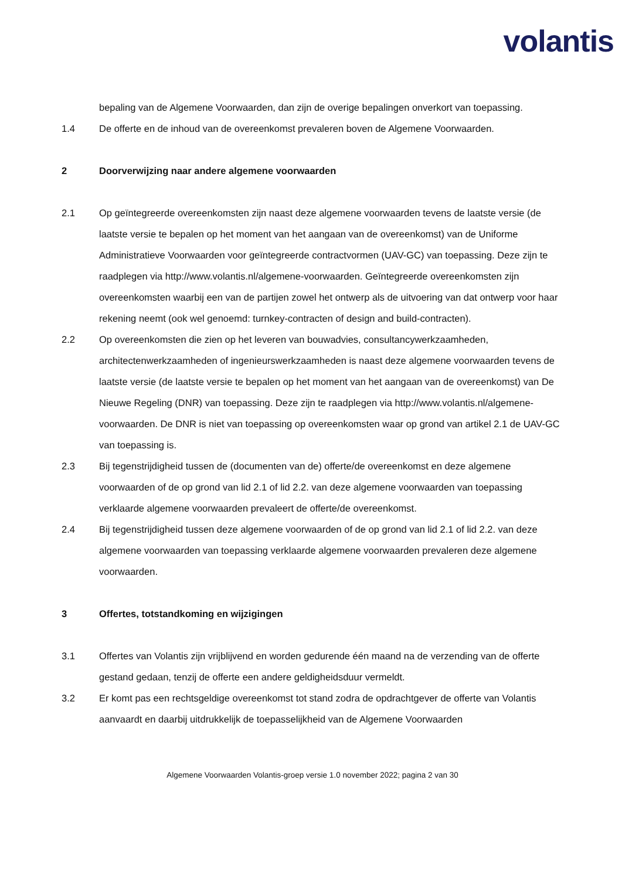volantis
bepaling van de Algemene Voorwaarden, dan zijn de overige bepalingen onverkort van toepassing.
1.4 De offerte en de inhoud van de overeenkomst prevaleren boven de Algemene Voorwaarden.
2 Doorverwijzing naar andere algemene voorwaarden
2.1 Op geïntegreerde overeenkomsten zijn naast deze algemene voorwaarden tevens de laatste versie (de laatste versie te bepalen op het moment van het aangaan van de overeenkomst) van de Uniforme Administratieve Voorwaarden voor geïntegreerde contractvormen (UAV-GC) van toepassing. Deze zijn te raadplegen via http://www.volantis.nl/algemene-voorwaarden. Geïntegreerde overeenkomsten zijn overeenkomsten waarbij een van de partijen zowel het ontwerp als de uitvoering van dat ontwerp voor haar rekening neemt (ook wel genoemd: turnkey-contracten of design and build-contracten).
2.2 Op overeenkomsten die zien op het leveren van bouwadvies, consultancywerkzaamheden, architectenwerkzaamheden of ingenieurswerkzaamheden is naast deze algemene voorwaarden tevens de laatste versie (de laatste versie te bepalen op het moment van het aangaan van de overeenkomst) van De Nieuwe Regeling (DNR) van toepassing. Deze zijn te raadplegen via http://www.volantis.nl/algemene-voorwaarden. De DNR is niet van toepassing op overeenkomsten waar op grond van artikel 2.1 de UAV-GC van toepassing is.
2.3 Bij tegenstrijdigheid tussen de (documenten van de) offerte/de overeenkomst en deze algemene voorwaarden of de op grond van lid 2.1 of lid 2.2. van deze algemene voorwaarden van toepassing verklaarde algemene voorwaarden prevaleert de offerte/de overeenkomst.
2.4 Bij tegenstrijdigheid tussen deze algemene voorwaarden of de op grond van lid 2.1 of lid 2.2. van deze algemene voorwaarden van toepassing verklaarde algemene voorwaarden prevaleren deze algemene voorwaarden.
3 Offertes, totstandkoming en wijzigingen
3.1 Offertes van Volantis zijn vrijblijvend en worden gedurende één maand na de verzending van de offerte gestand gedaan, tenzij de offerte een andere geldigheidsduur vermeldt.
3.2 Er komt pas een rechtsgeldige overeenkomst tot stand zodra de opdrachtgever de offerte van Volantis aanvaardt en daarbij uitdrukkelijk de toepasselijkheid van de Algemene Voorwaarden
Algemene Voorwaarden Volantis-groep versie 1.0 november 2022; pagina 2 van 30